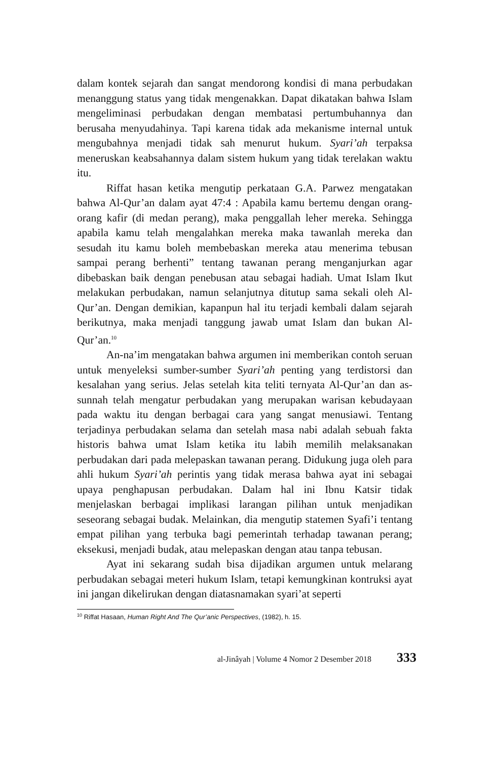dalam kontek sejarah dan sangat mendorong kondisi di mana perbudakan menanggung status yang tidak mengenakkan. Dapat dikatakan bahwa Islam mengeliminasi perbudakan dengan membatasi pertumbuhannya dan berusaha menyudahinya. Tapi karena tidak ada mekanisme internal untuk mengubahnya menjadi tidak sah menurut hukum. Syari’ah terpaksa meneruskan keabsahannya dalam sistem hukum yang tidak terelakan waktu itu.
Riffat hasan ketika mengutip perkataan G.A. Parwez mengatakan bahwa Al-Qur’an dalam ayat 47:4 : Apabila kamu bertemu dengan orang-orang kafir (di medan perang), maka penggallah leher mereka. Sehingga apabila kamu telah mengalahkan mereka maka tawanlah mereka dan sesudah itu kamu boleh membebaskan mereka atau menerima tebusan sampai perang berhenti” tentang tawanan perang menganjurkan agar dibebaskan baik dengan penebusan atau sebagai hadiah. Umat Islam Ikut melakukan perbudakan, namun selanjutnya ditutup sama sekali oleh Al-Qur’an. Dengan demikian, kapanpun hal itu terjadi kembali dalam sejarah berikutnya, maka menjadi tanggung jawab umat Islam dan bukan Al-Qur’an.<sup>10</sup>
An-na’im mengatakan bahwa argumen ini memberikan contoh seruan untuk menyeleksi sumber-sumber Syari’ah penting yang terdistorsi dan kesalahan yang serius. Jelas setelah kita teliti ternyata Al-Qur’an dan as-sunnah telah mengatur perbudakan yang merupakan warisan kebudayaan pada waktu itu dengan berbagai cara yang sangat menusiawi. Tentang terjadinya perbudakan selama dan setelah masa nabi adalah sebuah fakta historis bahwa umat Islam ketika itu labih memilih melaksanakan perbudakan dari pada melepaskan tawanan perang. Didukung juga oleh para ahli hukum Syari’ah perintis yang tidak merasa bahwa ayat ini sebagai upaya penghapusan perbudakan. Dalam hal ini Ibnu Katsir tidak menjelaskan berbagai implikasi larangan pilihan untuk menjadikan seseorang sebagai budak. Melainkan, dia mengutip statemen Syafi’i tentang empat pilihan yang terbuka bagi pemerintah terhadap tawanan perang; eksekusi, menjadi budak, atau melepaskan dengan atau tanpa tebusan.
Ayat ini sekarang sudah bisa dijadikan argumen untuk melarang perbudakan sebagai meteri hukum Islam, tetapi kemungkinan kontruksi ayat ini jangan dikelirukan dengan diatasnamakan syari’at seperti
<sup>10</sup> Riffat Hasaan, Human Right And The Qur’anic Perspectives, (1982), h. 15.
al-Jinâyah | Volume 4 Nomor 2 Desember 2018 333